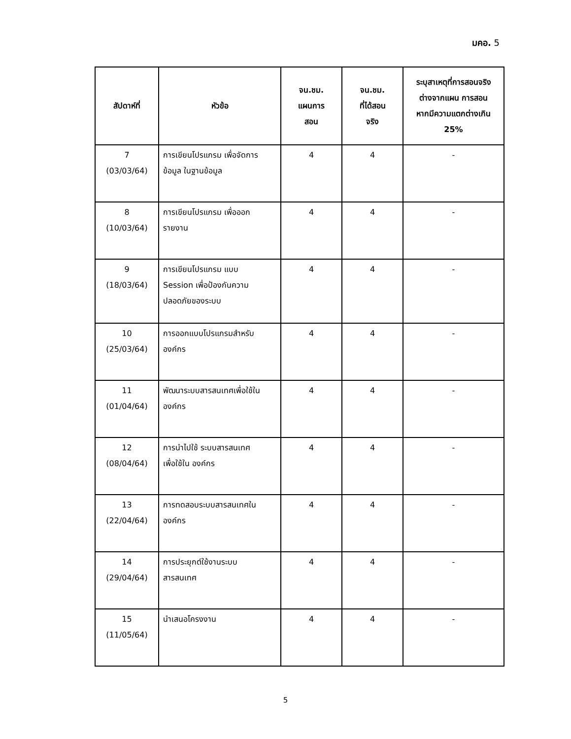มคอ. 5
| สัปดาห์ที่ | หัวข้อ | จน.ชม. แผนการ สอน | จน.ชม. ที่ได้สอน จริง | ระบุสาเหตุที่การสอนจริง ต่างจากแผน การสอน หากมีความแตกต่างเกิน 25% |
| --- | --- | --- | --- | --- |
| 7 (03/03/64) | การเขียนโปรแกรม เพื่อจัดการ ข้อมูล ในฐานข้อมูล | 4 | 4 | - |
| 8 (10/03/64) | การเขียนโปรแกรม เพื่อออก รายงาน | 4 | 4 | - |
| 9 (18/03/64) | การเขียนโปรแกรม แบบ Session เพื่อป้องกันความ ปลอดภัยของระบบ | 4 | 4 | - |
| 10 (25/03/64) | การออกแบบโปรแกรมสำหรับ องค์กร | 4 | 4 | - |
| 11 (01/04/64) | พัฒนาระบบสารสนเทศเพื่อใช้ใน องค์กร | 4 | 4 | - |
| 12 (08/04/64) | การนำไปใช้ ระบบสารสนเทศ เพื่อใช้ใน องค์กร | 4 | 4 | - |
| 13 (22/04/64) | การทดสอบระบบสารสนเทศใน องค์กร | 4 | 4 | - |
| 14 (29/04/64) | การประยุกต์ใช้งานระบบ สารสนเทศ | 4 | 4 | - |
| 15 (11/05/64) | นำเสนอโครงงาน | 4 | 4 | - |
5